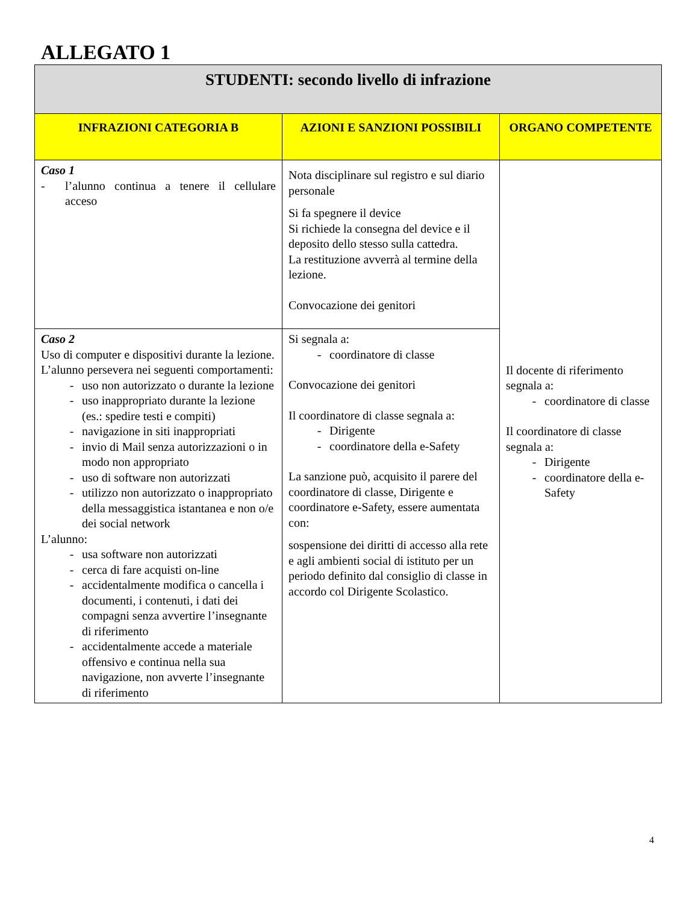ALLEGATO 1
| STUDENTI: secondo livello di infrazione | | |
| --- | --- | --- |
| INFRAZIONI CATEGORIA B | AZIONI E SANZIONI POSSIBILI | ORGANO COMPETENTE |
| Caso 1 - l’alunno continua a tenere il cellulare acceso | Nota disciplinare sul registro e sul diario personale Si fa spegnere il device Si richiede la consegna del device e il deposito dello stesso sulla cattedra. La restituzione avverrà al termine della lezione. Convocazione dei genitori | Il docente di riferimento segnala a: - coordinatore di classe Il coordinatore di classe segnala a: - Dirigente - coordinatore della e-Safety |
| Caso 2 Uso di computer e dispositivi durante la lezione. L’alunno persevera nei seguenti comportamenti: - uso non autorizzato o durante la lezione - uso inappropriato durante la lezione (es.: spedire testi e compiti) - navigazione in siti inappropriati - invio di Mail senza autorizzazioni o in modo non appropriato - uso di software non autorizzati - utilizzo non autorizzato o inappropriato della messaggistica istantanea e non o/e dei social network L’alunno: - usa software non autorizzati - cerca di fare acquisti on-line - accidentalmente modifica o cancella i documenti, i contenuti, i dati dei compagni senza avvertire l’insegnante di riferimento - accidentalmente accede a materiale offensivo e continua nella sua navigazione, non avverte l’insegnante di riferimento | Si segnala a: - coordinatore di classe Convocazione dei genitori Il coordinatore di classe segnala a: - Dirigente - coordinatore della e-Safety La sanzione può, acquisito il parere del coordinatore di classe, Dirigente e coordinatore e-Safety, essere aumentata con: sospensione dei diritti di accesso alla rete e agli ambienti social di istituto per un periodo definito dal consiglio di classe in accordo col Dirigente Scolastico. | |
4